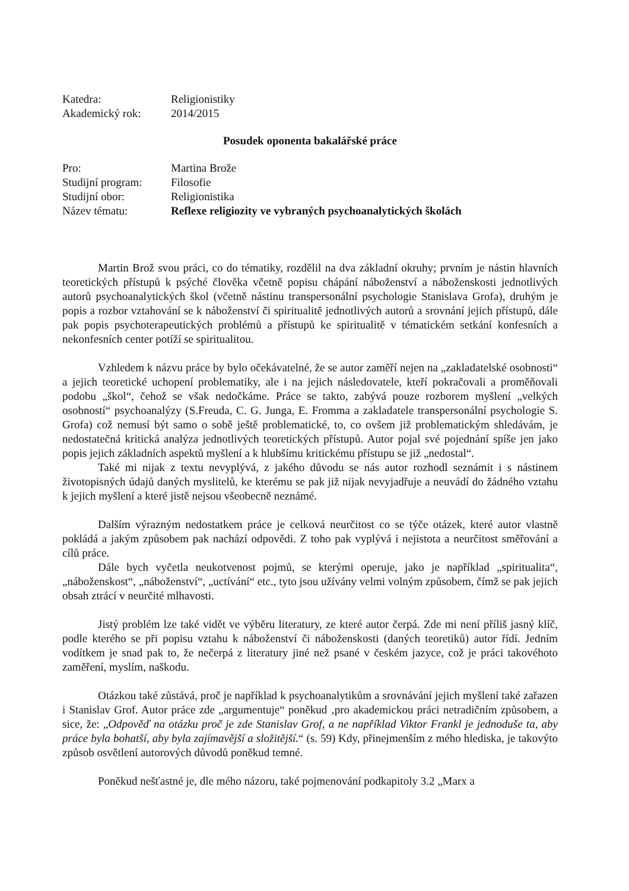| Katedra: | Religionistiky |
| Akademický rok: | 2014/2015 |
Posudek oponenta bakalářské práce
| Pro: | Martina Brože |
| Studijní program: | Filosofie |
| Studijní obor: | Religionistika |
| Název tématu: | Reflexe religiozity ve vybraných psychoanalytických školách |
Martin Brož svou práci, co do tématiky, rozdělil na dva základní okruhy; prvním je nástin hlavních teoretických přístupů k psýché člověka včetně popisu chápání náboženství a náboženskosti jednotlivých autorů psychoanalytických škol (včetně nástinu transpersonální psychologie Stanislava Grofa), druhým je popis a rozbor vztahování se k náboženství či spiritualitě jednotlivých autorů a srovnání jejich přístupů, dále pak popis psychoterapeutických problémů a přístupů ke spiritualitě v tématickém setkání konfesních a nekonfesních center potíží se spiritualitou.
Vzhledem k názvu práce by bylo očekávatelné, že se autor zaměří nejen na „zakladatelské osobnosti“ a jejich teoretické uchopení problematiky, ale i na jejich následovatele, kteří pokračovali a proměňovali podobu „škol“, čehož se však nedočkáme. Práce se takto, zabývá pouze rozborem myšlení „velkých osobností“ psychoanalýzy (S.Freuda, C. G. Junga, E. Fromma a zakladatele transpersonální psychologie S. Grofa) což nemusí být samo o sobě ještě problematické, to, co ovšem již problematickým shledávám, je nedostatečná kritická analýza jednotlivých teoretických přístupů. Autor pojal své pojednání spíše jen jako popis jejich základních aspektů myšlení a k hlubšímu kritickému přístupu se již „nedostal“.
Také mi nijak z textu nevyplývá, z jakého důvodu se nás autor rozhodl seznámit i s nástinem životopisných údajů daných myslitelů, ke kterému se pak již nijak nevyjadřuje a neuvádí do žádného vztahu k jejich myšlení a které jistě nejsou všeobecně neznámé.
Dalším výrazným nedostatkem práce je celková neurčitost co se týče otázek, které autor vlastně pokládá a jakým způsobem pak nachází odpovědi. Z toho pak vyplývá i nejistota a neurčitost směřování a cílů práce.
Dále bych vyčetla neukotvenost pojmů, se kterými operuje, jako je například „spiritualita“, „náboženskost“, „náboženství“, „uctívání“ etc., tyto jsou užívány velmi volným způsobem, čímž se pak jejich obsah ztrácí v neurčité mlhavosti.
Jistý problém lze také vidět ve výběru literatury, ze které autor čerpá. Zde mi není příliš jasný klíč, podle kterého se při popisu vztahu k náboženství či náboženskosti (daných teoretiků) autor řídí. Jedním vodítkem je snad pak to, že nečerpá z literatury jiné než psané v českém jazyce, což je práci takovéhoto zaměření, myslím, naškodu.
Otázkou také zůstává, proč je například k psychoanalytikům a srovnávání jejich myšlení také zařazen i Stanislav Grof. Autor práce zde „argumentuje“ poněkud ‚pro akademickou práci netradičním způsobem, a sice, že: „Odpověď na otázku proč je zde Stanislav Grof, a ne například Viktor Frankl je jednoduše ta, aby práce byla bohatší, aby byla zajímavější a složitější.“ (s. 59) Kdy, přinejmenším z mého hlediska, je takovýto způsob osvětlení autorových důvodů poněkud temné.
Poněkud nešťastné je, dle mého názoru, také pojmenování podkapitoly 3.2 „Marx a